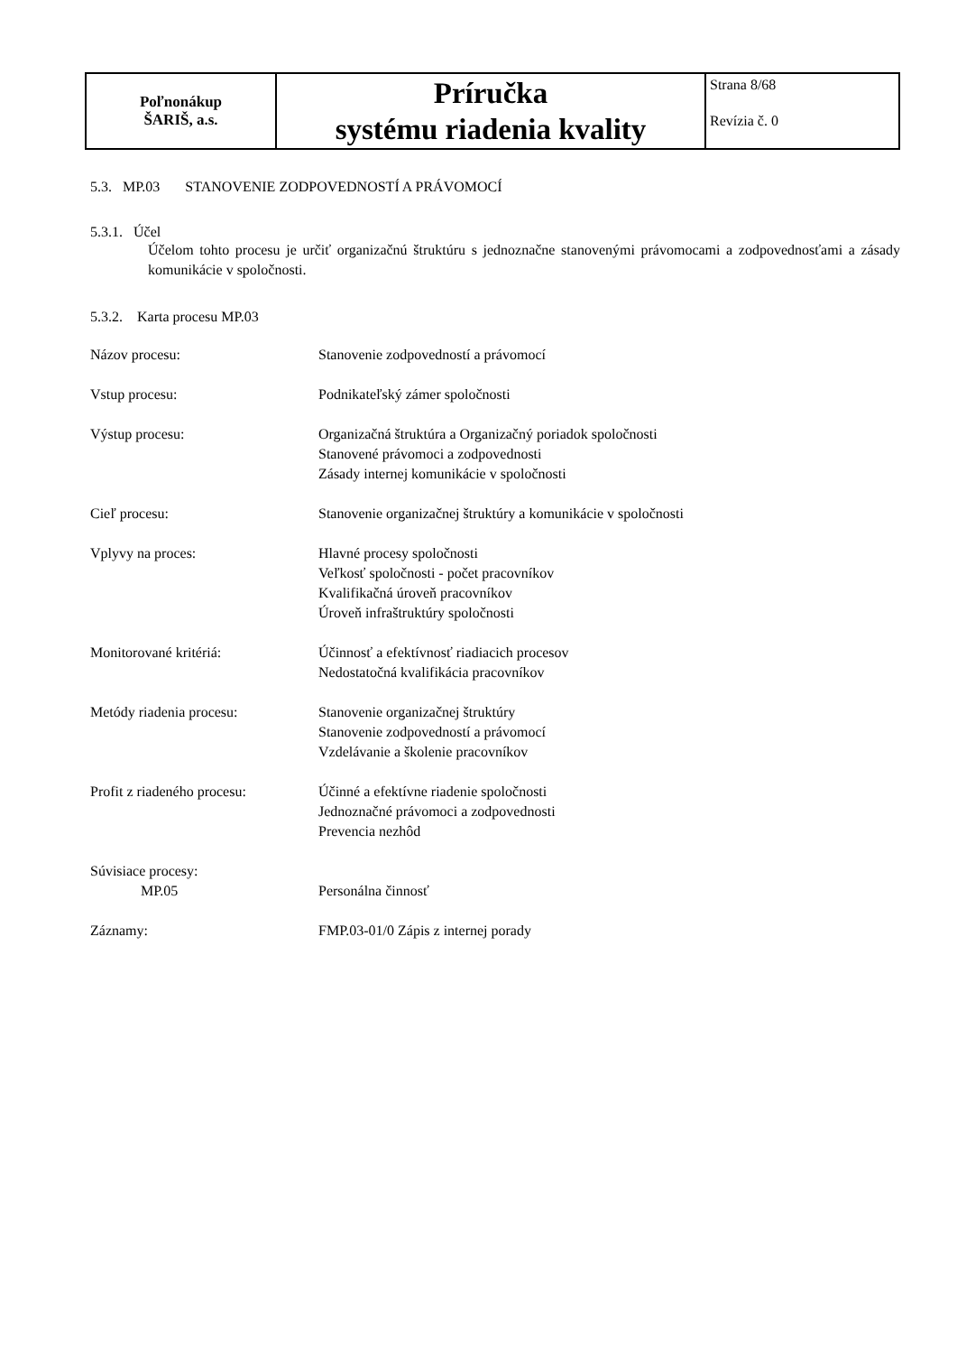| Poľnonákup ŠARIŠ, a.s. | Príručka systému riadenia kvality | Strana 8/68 Revízia č. 0 |
5.3. MP.03 STANOVENIE ZODPOVEDNOSTÍ A PRÁVOMOCÍ
5.3.1. Účel
Účelom tohto procesu je určiť organizačnú štruktúru s jednoznačne stanovenými právomocami a zodpovednosťami a zásady komunikácie v spoločnosti.
5.3.2. Karta procesu MP.03
| Názov procesu: | Stanovenie zodpovedností a právomocí |
| Vstup procesu: | Podnikateľský zámer spoločnosti |
| Výstup procesu: | Organizačná štruktúra a Organizačný poriadok spoločnosti Stanovené právomoci a zodpovednosti Zásady internej komunikácie v spoločnosti |
| Cieľ procesu: | Stanovenie organizačnej štruktúry a komunikácie v spoločnosti |
| Vplyvy na proces: | Hlavné procesy spoločnosti Veľkosť spoločnosti - počet pracovníkov Kvalifikačná úroveň pracovníkov Úroveň infraštruktúry spoločnosti |
| Monitorované kritériá: | Účinnosť a efektívnosť riadiacich procesov Nedostatočná kvalifikácia pracovníkov |
| Metódy riadenia procesu: | Stanovenie organizačnej štruktúry Stanovenie zodpovedností a právomocí Vzdelávanie a školenie pracovníkov |
| Profit z riadeného procesu: | Účinné a efektívne riadenie spoločnosti Jednoznačné právomoci a zodpovednosti Prevencia nezhôd |
| Súvisiace procesy: MP.05 | Personálna činnosť |
| Záznamy: | FMP.03-01/0 Zápis z internej porady |